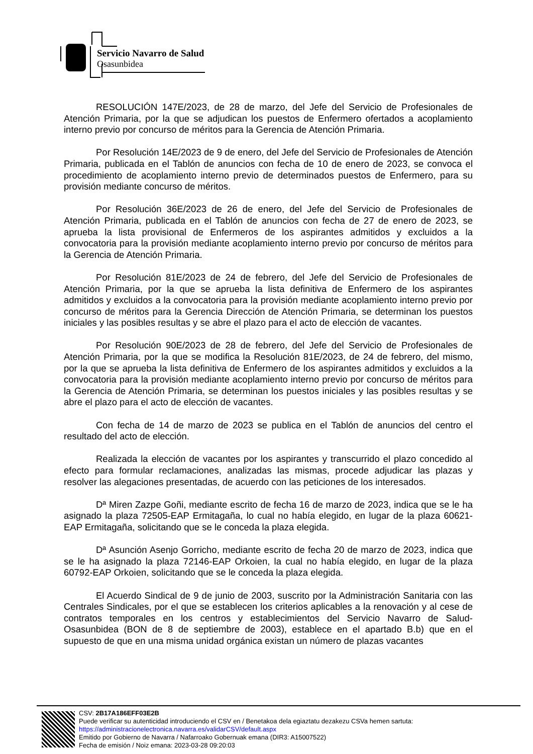Servicio Navarro de Salud
Osasunbidea
RESOLUCIÓN 147E/2023, de 28 de marzo, del Jefe del Servicio de Profesionales de Atención Primaria, por la que se adjudican los puestos de Enfermero ofertados a acoplamiento interno previo por concurso de méritos para la Gerencia de Atención Primaria.
Por Resolución 14E/2023 de 9 de enero, del Jefe del Servicio de Profesionales de Atención Primaria, publicada en el Tablón de anuncios con fecha de 10 de enero de 2023, se convoca el procedimiento de acoplamiento interno previo de determinados puestos de Enfermero, para su provisión mediante concurso de méritos.
Por Resolución 36E/2023 de 26 de enero, del Jefe del Servicio de Profesionales de Atención Primaria, publicada en el Tablón de anuncios con fecha de 27 de enero de 2023, se aprueba la lista provisional de Enfermeros de los aspirantes admitidos y excluidos a la convocatoria para la provisión mediante acoplamiento interno previo por concurso de méritos para la Gerencia de Atención Primaria.
Por Resolución 81E/2023 de 24 de febrero, del Jefe del Servicio de Profesionales de Atención Primaria, por la que se aprueba la lista definitiva de Enfermero de los aspirantes admitidos y excluidos a la convocatoria para la provisión mediante acoplamiento interno previo por concurso de méritos para la Gerencia Dirección de Atención Primaria, se determinan los puestos iniciales y las posibles resultas y se abre el plazo para el acto de elección de vacantes.
Por Resolución 90E/2023 de 28 de febrero, del Jefe del Servicio de Profesionales de Atención Primaria, por la que se modifica la Resolución 81E/2023, de 24 de febrero, del mismo, por la que se aprueba la lista definitiva de Enfermero de los aspirantes admitidos y excluidos a la convocatoria para la provisión mediante acoplamiento interno previo por concurso de méritos para la Gerencia de Atención Primaria, se determinan los puestos iniciales y las posibles resultas y se abre el plazo para el acto de elección de vacantes.
Con fecha de 14 de marzo de 2023 se publica en el Tablón de anuncios del centro el resultado del acto de elección.
Realizada la elección de vacantes por los aspirantes y transcurrido el plazo concedido al efecto para formular reclamaciones, analizadas las mismas, procede adjudicar las plazas y resolver las alegaciones presentadas, de acuerdo con las peticiones de los interesados.
Dª Miren Zazpe Goñi, mediante escrito de fecha 16 de marzo de 2023, indica que se le ha asignado la plaza 72505-EAP Ermitagaña, lo cual no había elegido, en lugar de la plaza 60621-EAP Ermitagaña, solicitando que se le conceda la plaza elegida.
Dª Asunción Asenjo Gorricho, mediante escrito de fecha 20 de marzo de 2023, indica que se le ha asignado la plaza 72146-EAP Orkoien, la cual no había elegido, en lugar de la plaza 60792-EAP Orkoien, solicitando que se le conceda la plaza elegida.
El Acuerdo Sindical de 9 de junio de 2003, suscrito por la Administración Sanitaria con las Centrales Sindicales, por el que se establecen los criterios aplicables a la renovación y al cese de contratos temporales en los centros y establecimientos del Servicio Navarro de Salud-Osasunbidea (BON de 8 de septiembre de 2003), establece en el apartado B.b) que en el supuesto de que en una misma unidad orgánica existan un número de plazas vacantes
CSV: 2B17A186EFF03E2B
Puede verificar su autenticidad introduciendo el CSV en / Benetakoa dela egiaztatu dezakezu CSVa hemen sartuta:
https://administracionelectronica.navarra.es/validarCSV/default.aspx
Emitido por Gobierno de Navarra / Nafarroako Gobernuak emana (DIR3: A15007522)
Fecha de emisión / Noiz emana: 2023-03-28 09:20:03